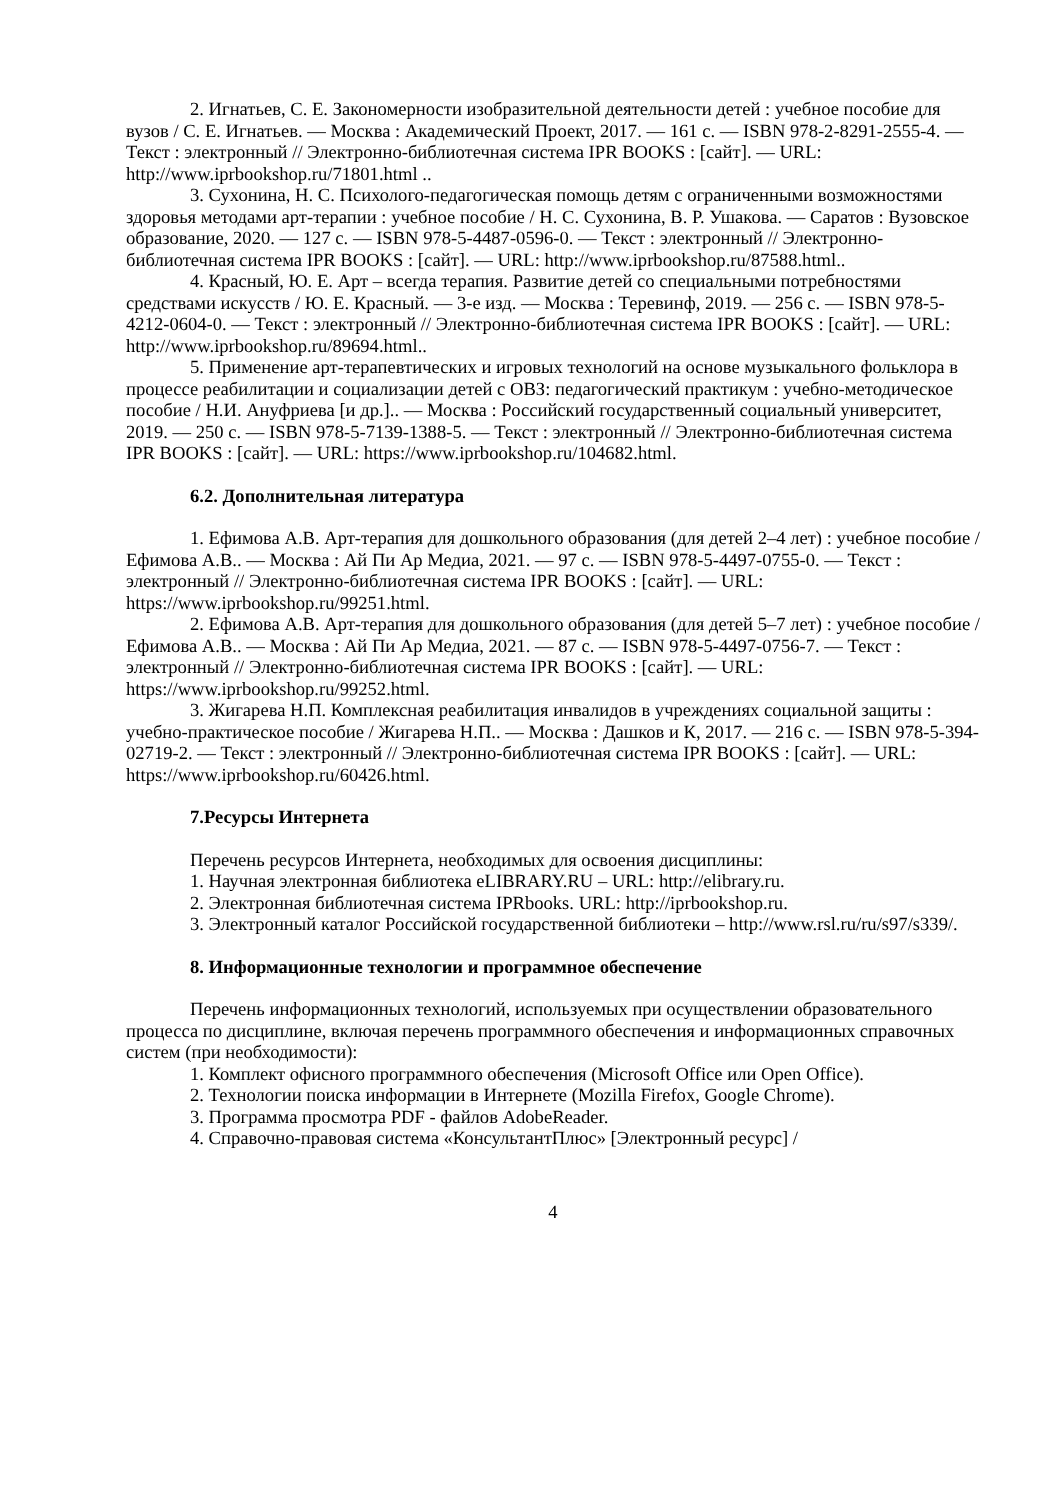2. Игнатьев, С. Е. Закономерности изобразительной деятельности детей : учебное пособие для вузов / С. Е. Игнатьев. — Москва : Академический Проект, 2017. — 161 с. — ISBN 978-2-8291-2555-4. — Текст : электронный // Электронно-библиотечная система IPR BOOKS : [сайт]. — URL: http://www.iprbookshop.ru/71801.html ..
3. Сухонина, Н. С. Психолого-педагогическая помощь детям с ограниченными возможностями здоровья методами арт-терапии : учебное пособие / Н. С. Сухонина, В. Р. Ушакова. — Саратов : Вузовское образование, 2020. — 127 c. — ISBN 978-5-4487-0596-0. — Текст : электронный // Электронно-библиотечная система IPR BOOKS : [сайт]. — URL: http://www.iprbookshop.ru/87588.html..
4. Красный, Ю. Е. Арт – всегда терапия. Развитие детей со специальными потребностями средствами искусств / Ю. Е. Красный. — 3-е изд. — Москва : Теревинф, 2019. — 256 c. — ISBN 978-5-4212-0604-0. — Текст : электронный // Электронно-библиотечная система IPR BOOKS : [сайт]. — URL: http://www.iprbookshop.ru/89694.html..
5. Применение арт-терапевтических и игровых технологий на основе музыкального фольклора в процессе реабилитации и социализации детей с ОВЗ: педагогический практикум : учебно-методическое пособие / Н.И. Ануфриева [и др.].. — Москва : Российский государственный социальный университет, 2019. — 250 c. — ISBN 978-5-7139-1388-5. — Текст : электронный // Электронно-библиотечная система IPR BOOKS : [сайт]. — URL: https://www.iprbookshop.ru/104682.html.
6.2. Дополнительная литература
1. Ефимова А.В. Арт-терапия для дошкольного образования (для детей 2–4 лет) : учебное пособие / Ефимова А.В.. — Москва : Ай Пи Ар Медиа, 2021. — 97 c. — ISBN 978-5-4497-0755-0. — Текст : электронный // Электронно-библиотечная система IPR BOOKS : [сайт]. — URL: https://www.iprbookshop.ru/99251.html.
2. Ефимова А.В. Арт-терапия для дошкольного образования (для детей 5–7 лет) : учебное пособие / Ефимова А.В.. — Москва : Ай Пи Ар Медиа, 2021. — 87 c. — ISBN 978-5-4497-0756-7. — Текст : электронный // Электронно-библиотечная система IPR BOOKS : [сайт]. — URL: https://www.iprbookshop.ru/99252.html.
3. Жигарева Н.П. Комплексная реабилитация инвалидов в учреждениях социальной защиты : учебно-практическое пособие / Жигарева Н.П.. — Москва : Дашков и К, 2017. — 216 c. — ISBN 978-5-394-02719-2. — Текст : электронный // Электронно-библиотечная система IPR BOOKS : [сайт]. — URL: https://www.iprbookshop.ru/60426.html.
7.Ресурсы Интернета
Перечень ресурсов Интернета, необходимых для освоения дисциплины:
1. Научная электронная библиотека eLIBRARY.RU – URL: http://elibrary.ru.
2. Электронная библиотечная система IPRbooks. URL: http://iprbookshop.ru.
3. Электронный каталог Российской государственной библиотеки – http://www.rsl.ru/ru/s97/s339/.
8. Информационные технологии и программное обеспечение
Перечень информационных технологий, используемых при осуществлении образовательного процесса по дисциплине, включая перечень программного обеспечения и информационных справочных систем (при необходимости):
1. Комплект офисного программного обеспечения (Microsoft Office или Open Office).
2. Технологии поиска информации в Интернете (Mozilla Firefox, Google Chrome).
3. Программа просмотра PDF - файлов AdobeReader.
4. Справочно-правовая система «КонсультантПлюс» [Электронный ресурс] /
4